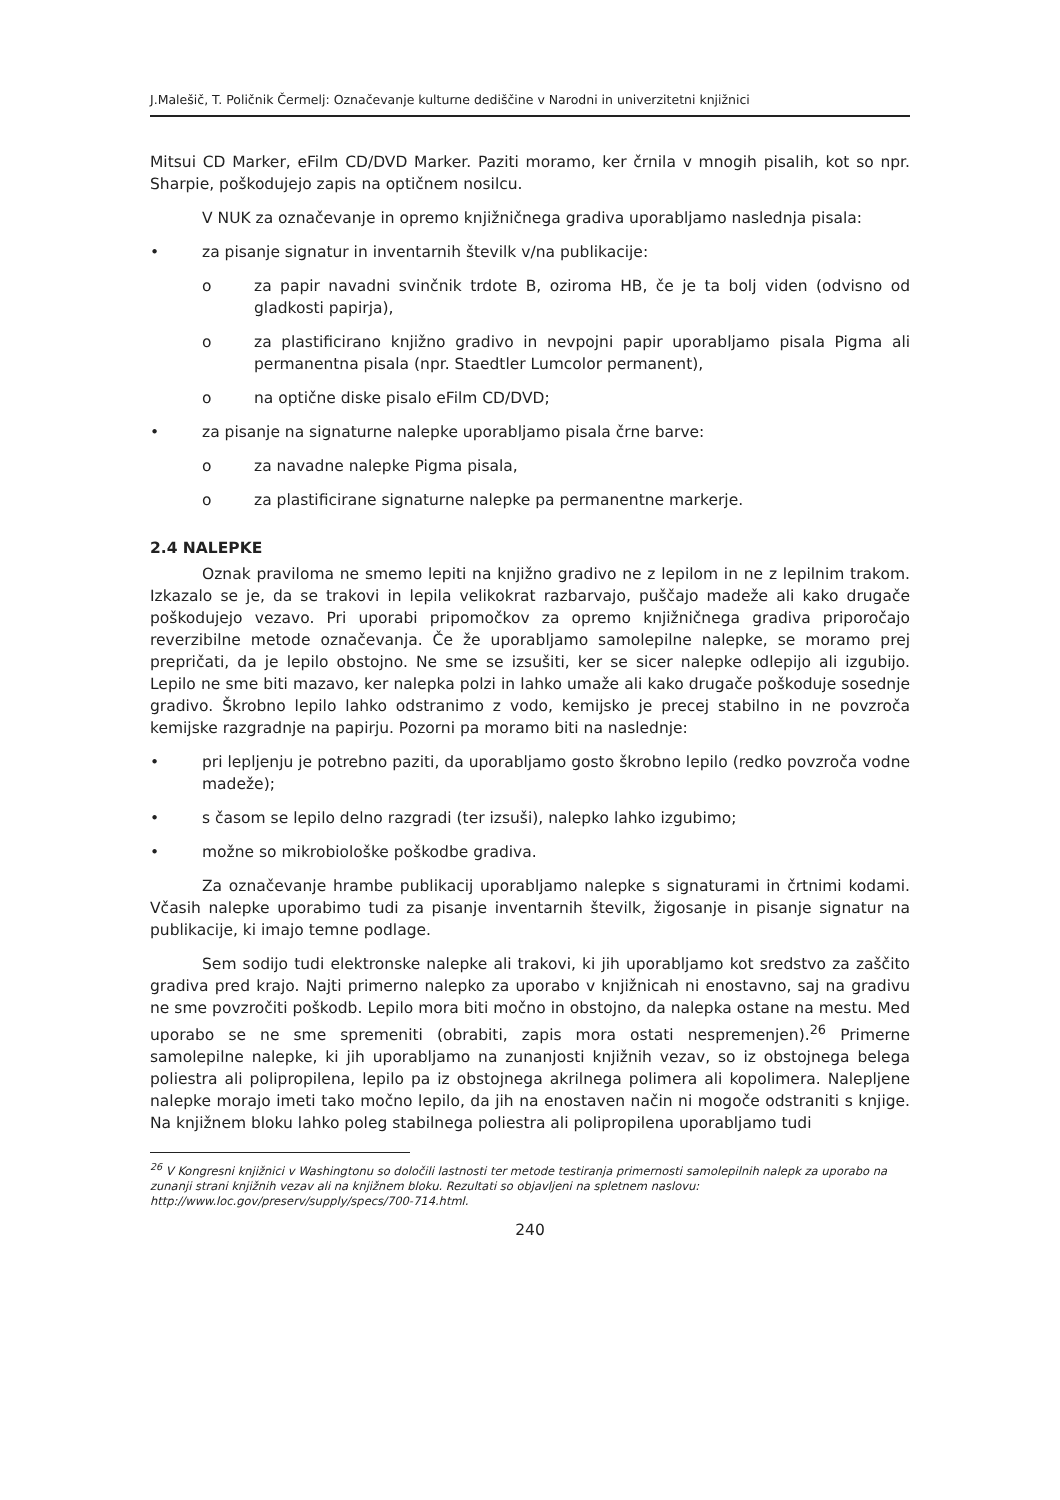J.Malešič, T. Poličnik Čermelj: Označevanje kulturne dediščine v Narodni in univerzitetni knjižnici
Mitsui CD Marker, eFilm CD/DVD Marker. Paziti moramo, ker črnila v mnogih pisalih, kot so npr. Sharpie, poškodujejo zapis na optičnem nosilcu.
V NUK za označevanje in opremo knjižničnega gradiva uporabljamo naslednja pisala:
• za pisanje signatur in inventarnih številk v/na publikacije:
o za papir navadni svinčnik trdote B, oziroma HB, če je ta bolj viden (odvisno od gladkosti papirja),
o za plastificirano knjižno gradivo in nevpojni papir uporabljamo pisala Pigma ali permanentna pisala (npr. Staedtler Lumcolor permanent),
o na optične diske pisalo eFilm CD/DVD;
• za pisanje na signaturne nalepke uporabljamo pisala črne barve:
o za navadne nalepke Pigma pisala,
o za plastificirane signaturne nalepke pa permanentne markerje.
2.4 NALEPKE
Oznak praviloma ne smemo lepiti na knjižno gradivo ne z lepilom in ne z lepilnim trakom. Izkazalo se je, da se trakovi in lepila velikokrat razbarvajo, puščajo madeže ali kako drugače poškodujejo vezavo. Pri uporabi pripomočkov za opremo knjižničnega gradiva priporočajo reverzibilne metode označevanja. Če že uporabljamo samolepilne nalepke, se moramo prej prepričati, da je lepilo obstojno. Ne sme se izsušiti, ker se sicer nalepke odlepijo ali izgubijo. Lepilo ne sme biti mazavo, ker nalepka polzi in lahko umaže ali kako drugače poškoduje sosednje gradivo. Škrobno lepilo lahko odstranimo z vodo, kemijsko je precej stabilno in ne povzroča kemijske razgradnje na papirju. Pozorni pa moramo biti na naslednje:
• pri lepljenju je potrebno paziti, da uporabljamo gosto škrobno lepilo (redko povzroča vodne madeže);
• s časom se lepilo delno razgradi (ter izsuši), nalepko lahko izgubimo;
• možne so mikrobiološke poškodbe gradiva.
Za označevanje hrambe publikacij uporabljamo nalepke s signaturami in črtnimi kodami. Včasih nalepke uporabimo tudi za pisanje inventarnih številk, žigosanje in pisanje signatur na publikacije, ki imajo temne podlage.
Sem sodijo tudi elektronske nalepke ali trakovi, ki jih uporabljamo kot sredstvo za zaščito gradiva pred krajo. Najti primerno nalepko za uporabo v knjižnicah ni enostavno, saj na gradivu ne sme povzročiti poškodb. Lepilo mora biti močno in obstojno, da nalepka ostane na mestu. Med uporabo se ne sme spremeniti (obrabiti, zapis mora ostati nespremenjen).<sup>26</sup> Primerne samolepilne nalepke, ki jih uporabljamo na zunanjosti knjižnih vezav, so iz obstojnega belega poliestra ali polipropilena, lepilo pa iz obstojnega akrilnega polimera ali kopolimera. Nalepljene nalepke morajo imeti tako močno lepilo, da jih na enostaven način ni mogoče odstraniti s knjige. Na knjižnem bloku lahko poleg stabilnega poliestra ali polipropilena uporabljamo tudi
<sup>26</sup> V Kongresni knjižnici v Washingtonu so določili lastnosti ter metode testiranja primernosti samolepilnih nalepk za uporabo na zunanji strani knjižnih vezav ali na knjižnem bloku. Rezultati so objavljeni na spletnem naslovu: http://www.loc.gov/preserv/supply/specs/700-714.html.
240